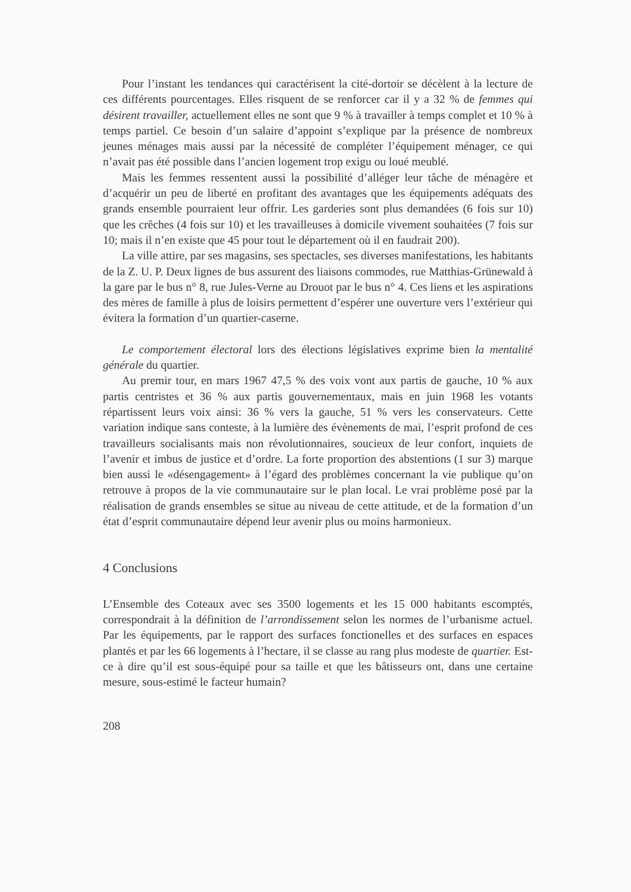Pour l’instant les tendances qui caractérisent la cité-dortoir se décèlent à la lecture de ces différents pourcentages. Elles risquent de se renforcer car il y a 32 % de femmes qui désirent travailler, actuellement elles ne sont que 9 % à travailler à temps complet et 10 % à temps partiel. Ce besoin d’un salaire d’appoint s’explique par la présence de nombreux jeunes ménages mais aussi par la nécessité de compléter l’équipement ménager, ce qui n’avait pas été possible dans l’ancien logement trop exigu ou loué meublé.
Mais les femmes ressentent aussi la possibilité d’alléger leur tâche de ménagère et d’acquérir un peu de liberté en profitant des avantages que les équipements adéquats des grands ensemble pourraient leur offrir. Les garderies sont plus demandées (6 fois sur 10) que les crêches (4 fois sur 10) et les travailleuses à domicile vivement souhaitées (7 fois sur 10; mais il n’en existe que 45 pour tout le département où il en faudrait 200).
La ville attire, par ses magasins, ses spectacles, ses diverses manifestations, les habitants de la Z. U. P. Deux lignes de bus assurent des liaisons commodes, rue Matthias-Grünewald à la gare par le bus n° 8, rue Jules-Verne au Drouot par le bus n° 4. Ces liens et les aspirations des mères de famille à plus de loisirs permettent d’espérer une ouverture vers l’extérieur qui évitera la formation d’un quartier-caserne.
Le comportement électoral lors des élections législatives exprime bien la mentalité générale du quartier.
Au premir tour, en mars 1967 47,5 % des voix vont aux partis de gauche, 10 % aux partis centristes et 36 % aux partis gouvernementaux, mais en juin 1968 les votants répartissent leurs voix ainsi: 36 % vers la gauche, 51 % vers les conservateurs. Cette variation indique sans conteste, à la lumière des évènements de mai, l’esprit profond de ces travailleurs socialisants mais non révolutionnaires, soucieux de leur confort, inquiets de l’avenir et imbus de justice et d’ordre. La forte proportion des abstentions (1 sur 3) marque bien aussi le «désengagement» à l’égard des problèmes concernant la vie publique qu’on retrouve à propos de la vie communautaire sur le plan local. Le vrai problème posé par la réalisation de grands ensembles se situe au niveau de cette attitude, et de la formation d’un état d’esprit communautaire dépend leur avenir plus ou moins harmonieux.
4 Conclusions
L’Ensemble des Coteaux avec ses 3500 logements et les 15 000 habitants escomptés, correspondrait à la définition de l’arrondissement selon les normes de l’urbanisme actuel. Par les équipements, par le rapport des surfaces fonctionelles et des surfaces en espaces plantés et par les 66 logements à l’hectare, il se classe au rang plus modeste de quartier. Est-ce à dire qu’il est sous-équipé pour sa taille et que les bâtisseurs ont, dans une certaine mesure, sous-estimé le facteur humain?
208